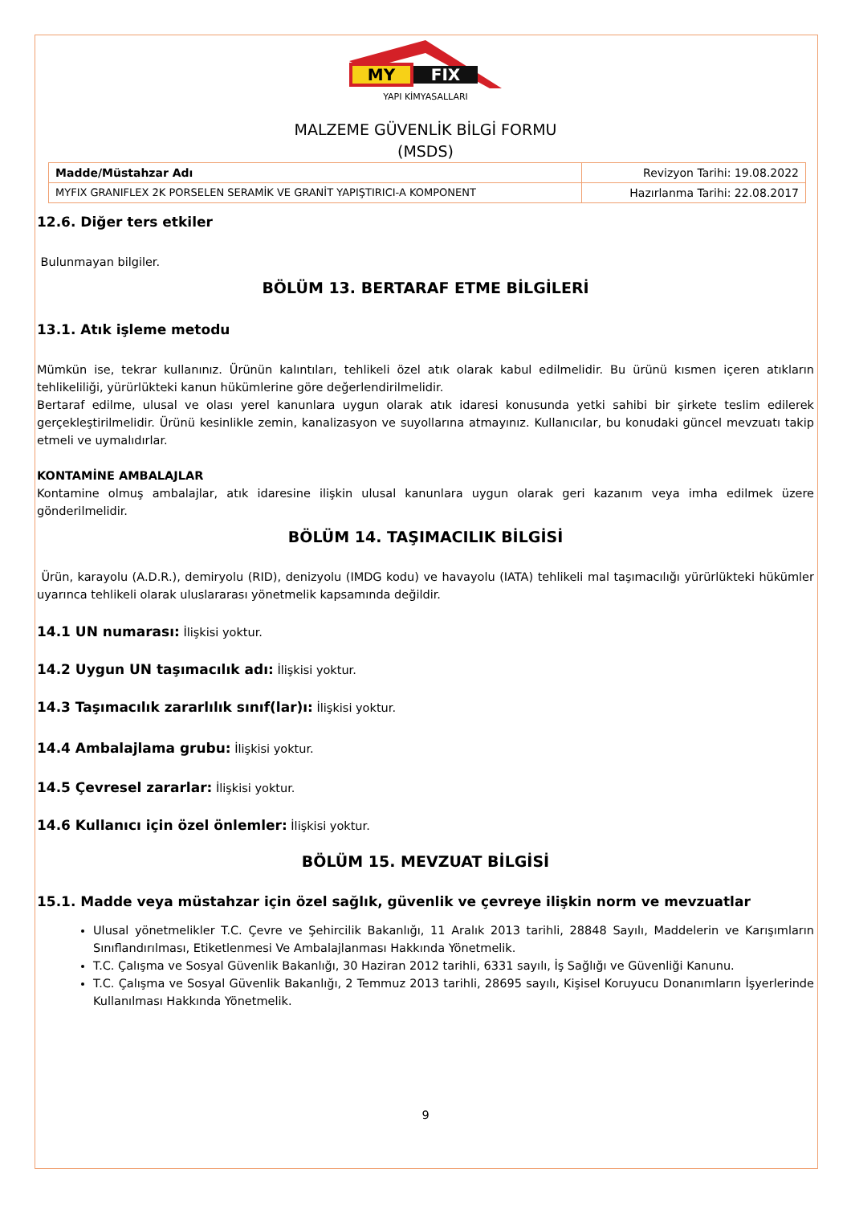MY
FIX
YAPI KİMYASALLARI
MALZEME GÜVENLİK BİLGİ FORMU
(MSDS)
| Madde/Müstahzar Adı | Revizyon Tarihi: 19.08.2022 |
| MYFIX GRANIFLEX 2K PORSELEN SERAMİK VE GRANİT YAPIŞTIRICI-A KOMPONENT | Hazırlanma Tarihi: 22.08.2017 |
12.6. Diğer ters etkiler
Bulunmayan bilgiler.
BÖLÜM 13. BERTARAF ETME BİLGİLERİ
13.1. Atık işleme metodu
Mümkün ise, tekrar kullanınız. Ürünün kalıntıları, tehlikeli özel atık olarak kabul edilmelidir. Bu ürünü kısmen içeren atıkların tehlikeliliği, yürürlükteki kanun hükümlerine göre değerlendirilmelidir.
Bertaraf edilme, ulusal ve olası yerel kanunlara uygun olarak atık idaresi konusunda yetki sahibi bir şirkete teslim edilerek gerçekleştirilmelidir. Ürünü kesinlikle zemin, kanalizasyon ve suyollarına atmayınız. Kullanıcılar, bu konudaki güncel mevzuatı takip etmeli ve uymalıdırlar.
KONTAMİNE AMBALAJLAR
Kontamine olmuş ambalajlar, atık idaresine ilişkin ulusal kanunlara uygun olarak geri kazanım veya imha edilmek üzere gönderilmelidir.
BÖLÜM 14. TAŞIMACILIK BİLGİSİ
Ürün, karayolu (A.D.R.), demiryolu (RID), denizyolu (IMDG kodu) ve havayolu (IATA) tehlikeli mal taşımacılığı yürürlükteki hükümler uyarınca tehlikeli olarak uluslararası yönetmelik kapsamında değildir.
14.1 UN numarası: İlişkisi yoktur.
14.2 Uygun UN taşımacılık adı: İlişkisi yoktur.
14.3 Taşımacılık zararlılık sınıf(lar)ı: İlişkisi yoktur.
14.4 Ambalajlama grubu: İlişkisi yoktur.
14.5 Çevresel zararlar: İlişkisi yoktur.
14.6 Kullanıcı için özel önlemler: İlişkisi yoktur.
BÖLÜM 15. MEVZUAT BİLGİSİ
15.1. Madde veya müstahzar için özel sağlık, güvenlik ve çevreye ilişkin norm ve mevzuatlar
Ulusal yönetmelikler T.C. Çevre ve Şehircilik Bakanlığı, 11 Aralık 2013 tarihli, 28848 Sayılı, Maddelerin ve Karışımların Sınıflandırılması, Etiketlenmesi Ve Ambalajlanması Hakkında Yönetmelik.
T.C. Çalışma ve Sosyal Güvenlik Bakanlığı, 30 Haziran 2012 tarihli, 6331 sayılı, İş Sağlığı ve Güvenliği Kanunu.
T.C. Çalışma ve Sosyal Güvenlik Bakanlığı, 2 Temmuz 2013 tarihli, 28695 sayılı, Kişisel Koruyucu Donanımların İşyerlerinde Kullanılması Hakkında Yönetmelik.
9